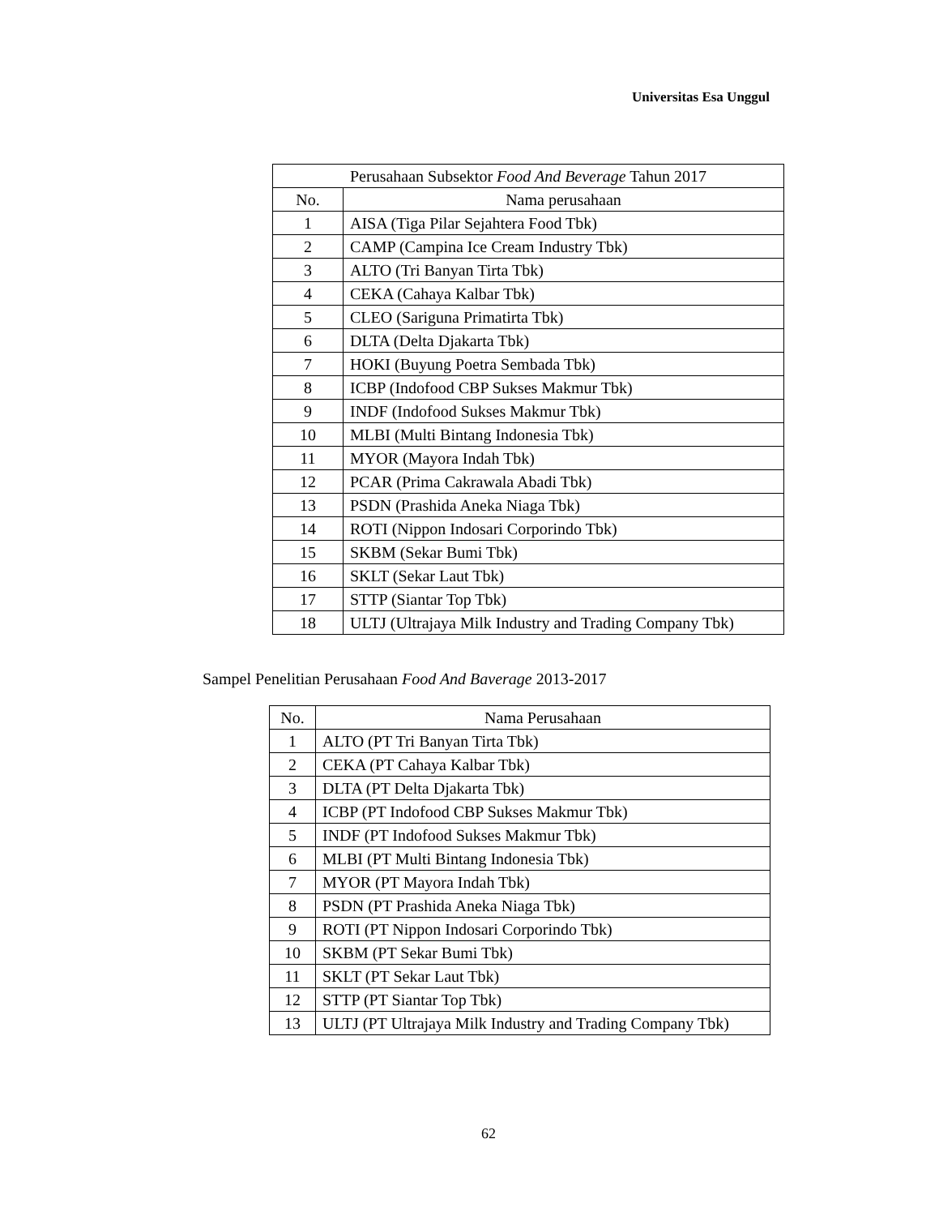Universitas Esa Unggul
| Perusahaan Subsektor Food And Beverage Tahun 2017 | |
| --- | --- |
| No. | Nama perusahaan |
| 1 | AISA (Tiga Pilar Sejahtera Food Tbk) |
| 2 | CAMP (Campina Ice Cream Industry Tbk) |
| 3 | ALTO (Tri Banyan Tirta Tbk) |
| 4 | CEKA (Cahaya Kalbar Tbk) |
| 5 | CLEO (Sariguna Primatirta Tbk) |
| 6 | DLTA (Delta Djakarta Tbk) |
| 7 | HOKI (Buyung Poetra Sembada Tbk) |
| 8 | ICBP (Indofood CBP Sukses Makmur Tbk) |
| 9 | INDF (Indofood Sukses Makmur Tbk) |
| 10 | MLBI (Multi Bintang Indonesia Tbk) |
| 11 | MYOR (Mayora Indah Tbk) |
| 12 | PCAR (Prima Cakrawala Abadi Tbk) |
| 13 | PSDN (Prashida Aneka Niaga Tbk) |
| 14 | ROTI (Nippon Indosari Corporindo Tbk) |
| 15 | SKBM (Sekar Bumi Tbk) |
| 16 | SKLT (Sekar Laut Tbk) |
| 17 | STTP (Siantar Top Tbk) |
| 18 | ULTJ (Ultrajaya Milk Industry and Trading Company Tbk) |
Sampel Penelitian Perusahaan Food And Baverage 2013-2017
| No. | Nama Perusahaan |
| --- | --- |
| 1 | ALTO (PT Tri Banyan Tirta Tbk) |
| 2 | CEKA (PT Cahaya Kalbar Tbk) |
| 3 | DLTA (PT Delta Djakarta Tbk) |
| 4 | ICBP (PT Indofood CBP Sukses Makmur Tbk) |
| 5 | INDF (PT Indofood Sukses Makmur Tbk) |
| 6 | MLBI (PT Multi Bintang Indonesia Tbk) |
| 7 | MYOR (PT Mayora Indah Tbk) |
| 8 | PSDN (PT Prashida Aneka Niaga Tbk) |
| 9 | ROTI (PT Nippon Indosari Corporindo Tbk) |
| 10 | SKBM (PT Sekar Bumi Tbk) |
| 11 | SKLT (PT Sekar Laut Tbk) |
| 12 | STTP (PT Siantar Top Tbk) |
| 13 | ULTJ (PT Ultrajaya Milk Industry and Trading Company Tbk) |
62